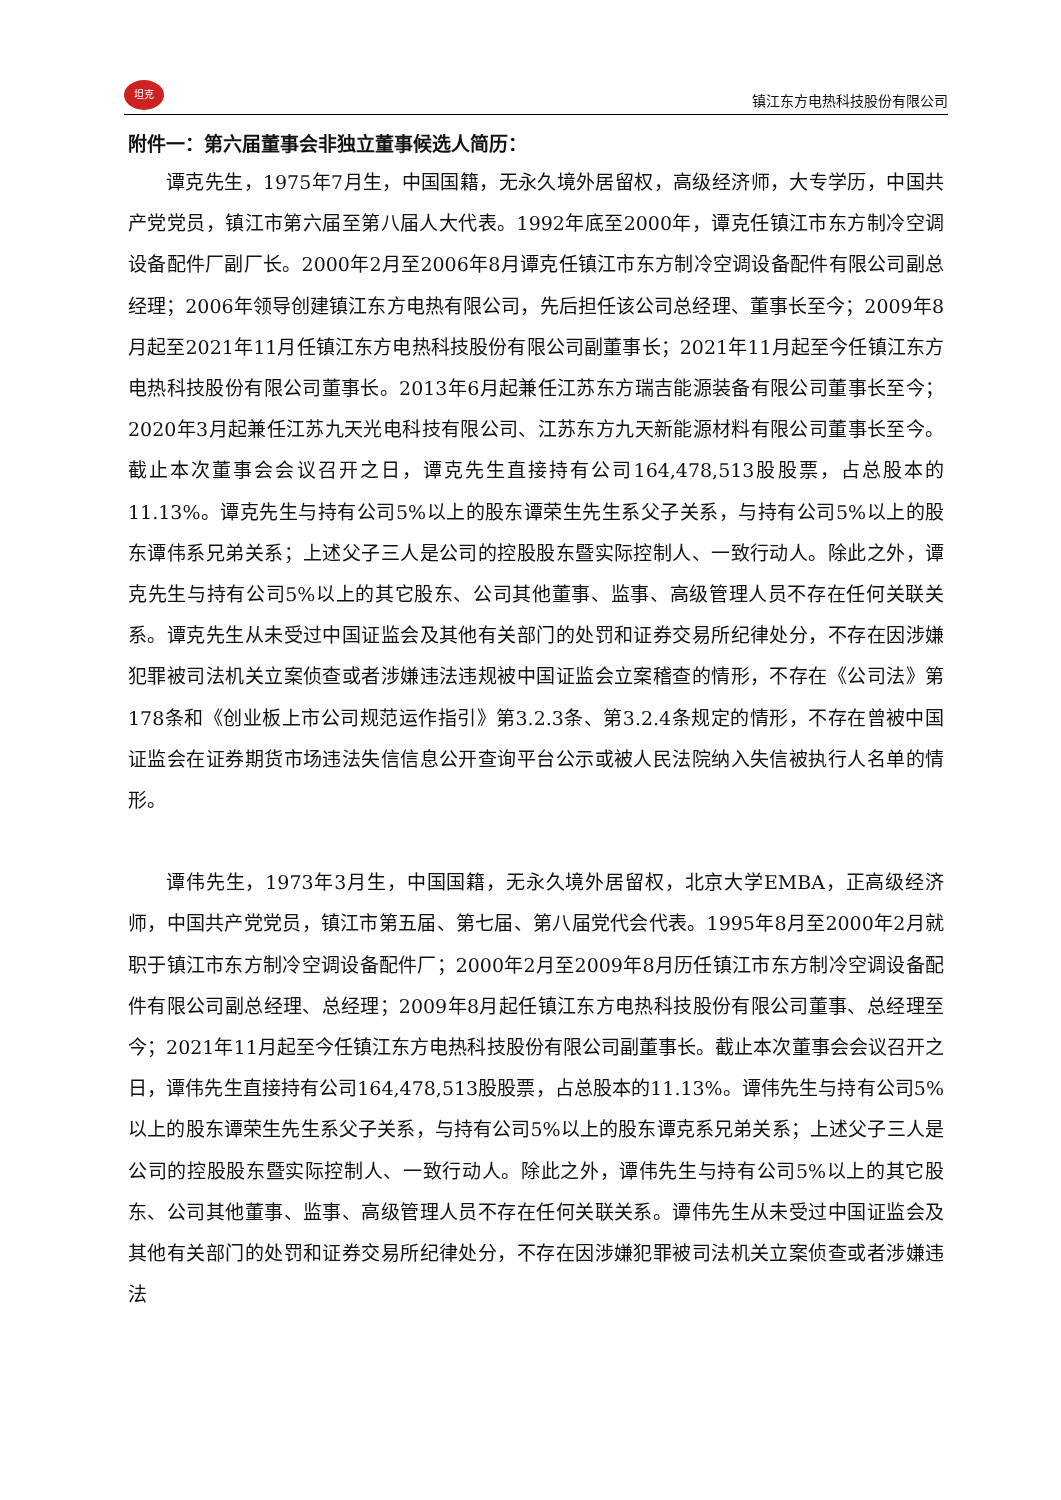坦克
镇江东方电热科技股份有限公司
附件一：第六届董事会非独立董事候选人简历：
谭克先生，1975年7月生，中国国籍，无永久境外居留权，高级经济师，大专学历，中国共产党党员，镇江市第六届至第八届人大代表。1992年底至2000年，谭克任镇江市东方制冷空调设备配件厂副厂长。2000年2月至2006年8月谭克任镇江市东方制冷空调设备配件有限公司副总经理；2006年领导创建镇江东方电热有限公司，先后担任该公司总经理、董事长至今；2009年8月起至2021年11月任镇江东方电热科技股份有限公司副董事长；2021年11月起至今任镇江东方电热科技股份有限公司董事长。2013年6月起兼任江苏东方瑞吉能源装备有限公司董事长至今；2020年3月起兼任江苏九天光电科技有限公司、江苏东方九天新能源材料有限公司董事长至今。截止本次董事会会议召开之日，谭克先生直接持有公司164,478,513股股票，占总股本的11.13%。谭克先生与持有公司5%以上的股东谭荣生先生系父子关系，与持有公司5%以上的股东谭伟系兄弟关系；上述父子三人是公司的控股股东暨实际控制人、一致行动人。除此之外，谭克先生与持有公司5%以上的其它股东、公司其他董事、监事、高级管理人员不存在任何关联关系。谭克先生从未受过中国证监会及其他有关部门的处罚和证券交易所纪律处分，不存在因涉嫌犯罪被司法机关立案侦查或者涉嫌违法违规被中国证监会立案稽查的情形，不存在《公司法》第178条和《创业板上市公司规范运作指引》第3.2.3条、第3.2.4条规定的情形，不存在曾被中国证监会在证券期货市场违法失信信息公开查询平台公示或被人民法院纳入失信被执行人名单的情形。
谭伟先生，1973年3月生，中国国籍，无永久境外居留权，北京大学EMBA，正高级经济师，中国共产党党员，镇江市第五届、第七届、第八届党代会代表。1995年8月至2000年2月就职于镇江市东方制冷空调设备配件厂；2000年2月至2009年8月历任镇江市东方制冷空调设备配件有限公司副总经理、总经理；2009年8月起任镇江东方电热科技股份有限公司董事、总经理至今；2021年11月起至今任镇江东方电热科技股份有限公司副董事长。截止本次董事会会议召开之日，谭伟先生直接持有公司164,478,513股股票，占总股本的11.13%。谭伟先生与持有公司5%以上的股东谭荣生先生系父子关系，与持有公司5%以上的股东谭克系兄弟关系；上述父子三人是公司的控股股东暨实际控制人、一致行动人。除此之外，谭伟先生与持有公司5%以上的其它股东、公司其他董事、监事、高级管理人员不存在任何关联关系。谭伟先生从未受过中国证监会及其他有关部门的处罚和证券交易所纪律处分，不存在因涉嫌犯罪被司法机关立案侦查或者涉嫌违法